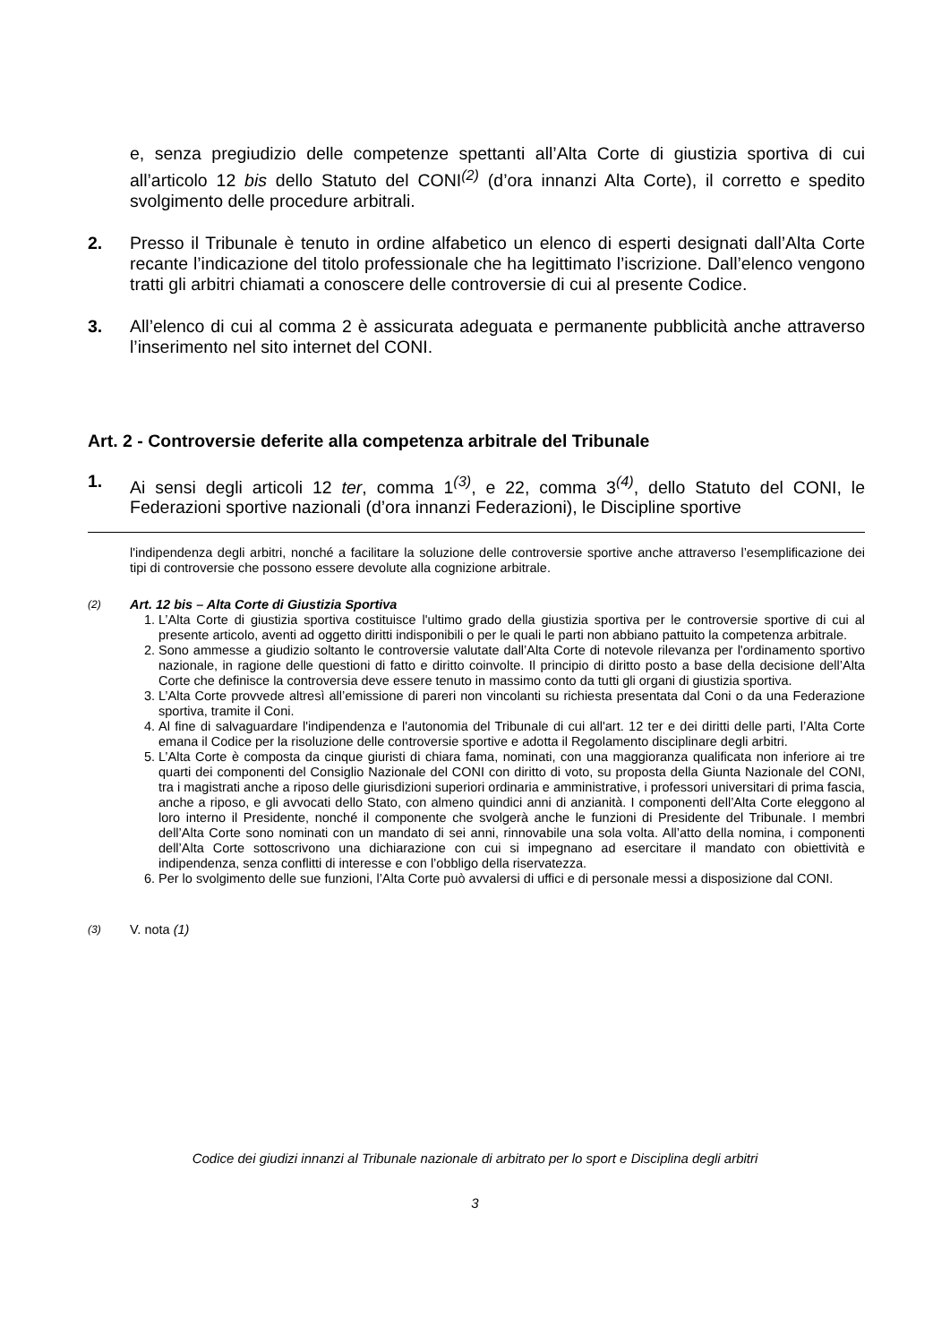e, senza pregiudizio delle competenze spettanti all’Alta Corte di giustizia sportiva di cui all’articolo 12 bis dello Statuto del CONI<sup>(2)</sup> (d’ora innanzi Alta Corte), il corretto e spedito svolgimento delle procedure arbitrali.
2. Presso il Tribunale è tenuto in ordine alfabetico un elenco di esperti designati dall’Alta Corte recante l’indicazione del titolo professionale che ha legittimato l’iscrizione. Dall’elenco vengono tratti gli arbitri chiamati a conoscere delle controversie di cui al presente Codice.
3. All’elenco di cui al comma 2 è assicurata adeguata e permanente pubblicità anche attraverso l’inserimento nel sito internet del CONI.
Art. 2 - Controversie deferite alla competenza arbitrale del Tribunale
1. Ai sensi degli articoli 12 ter, comma 1<sup>(3)</sup>, e 22, comma 3<sup>(4)</sup>, dello Statuto del CONI, le Federazioni sportive nazionali (d’ora innanzi Federazioni), le Discipline sportive
l'indipendenza degli arbitri, nonché a facilitare la soluzione delle controversie sportive anche attraverso l’esemplificazione dei tipi di controversie che possono essere devolute alla cognizione arbitrale.
<sup>(2)</sup> Art. 12 bis – Alta Corte di Giustizia Sportiva
1. L’Alta Corte di giustizia sportiva costituisce l'ultimo grado della giustizia sportiva per le controversie sportive di cui al presente articolo, aventi ad oggetto diritti indisponibili o per le quali le parti non abbiano pattuito la competenza arbitrale.
2. Sono ammesse a giudizio soltanto le controversie valutate dall’Alta Corte di notevole rilevanza per l'ordinamento sportivo nazionale, in ragione delle questioni di fatto e diritto coinvolte. Il principio di diritto posto a base della decisione dell’Alta Corte che definisce la controversia deve essere tenuto in massimo conto da tutti gli organi di giustizia sportiva.
3. L’Alta Corte provvede altresì all’emissione di pareri non vincolanti su richiesta presentata dal Coni o da una Federazione sportiva, tramite il Coni.
4. Al fine di salvaguardare l'indipendenza e l'autonomia del Tribunale di cui all'art. 12 ter e dei diritti delle parti, l’Alta Corte emana il Codice per la risoluzione delle controversie sportive e adotta il Regolamento disciplinare degli arbitri.
5. L’Alta Corte è composta da cinque giuristi di chiara fama, nominati, con una maggioranza qualificata non inferiore ai tre quarti dei componenti del Consiglio Nazionale del CONI con diritto di voto, su proposta della Giunta Nazionale del CONI, tra i magistrati anche a riposo delle giurisdizioni superiori ordinaria e amministrative, i professori universitari di prima fascia, anche a riposo, e gli avvocati dello Stato, con almeno quindici anni di anzianità. I componenti dell’Alta Corte eleggono al loro interno il Presidente, nonché il componente che svolgerà anche le funzioni di Presidente del Tribunale. I membri dell’Alta Corte sono nominati con un mandato di sei anni, rinnovabile una sola volta. All’atto della nomina, i componenti dell’Alta Corte sottoscrivono una dichiarazione con cui si impegnano ad esercitare il mandato con obiettività e indipendenza, senza conflitti di interesse e con l’obbligo della riservatezza.
6. Per lo svolgimento delle sue funzioni, l’Alta Corte può avvalersi di uffici e di personale messi a disposizione dal CONI.
<sup>(3)</sup> V. nota (1)
Codice dei giudizi innanzi al Tribunale nazionale di arbitrato per lo sport e Disciplina degli arbitri
3